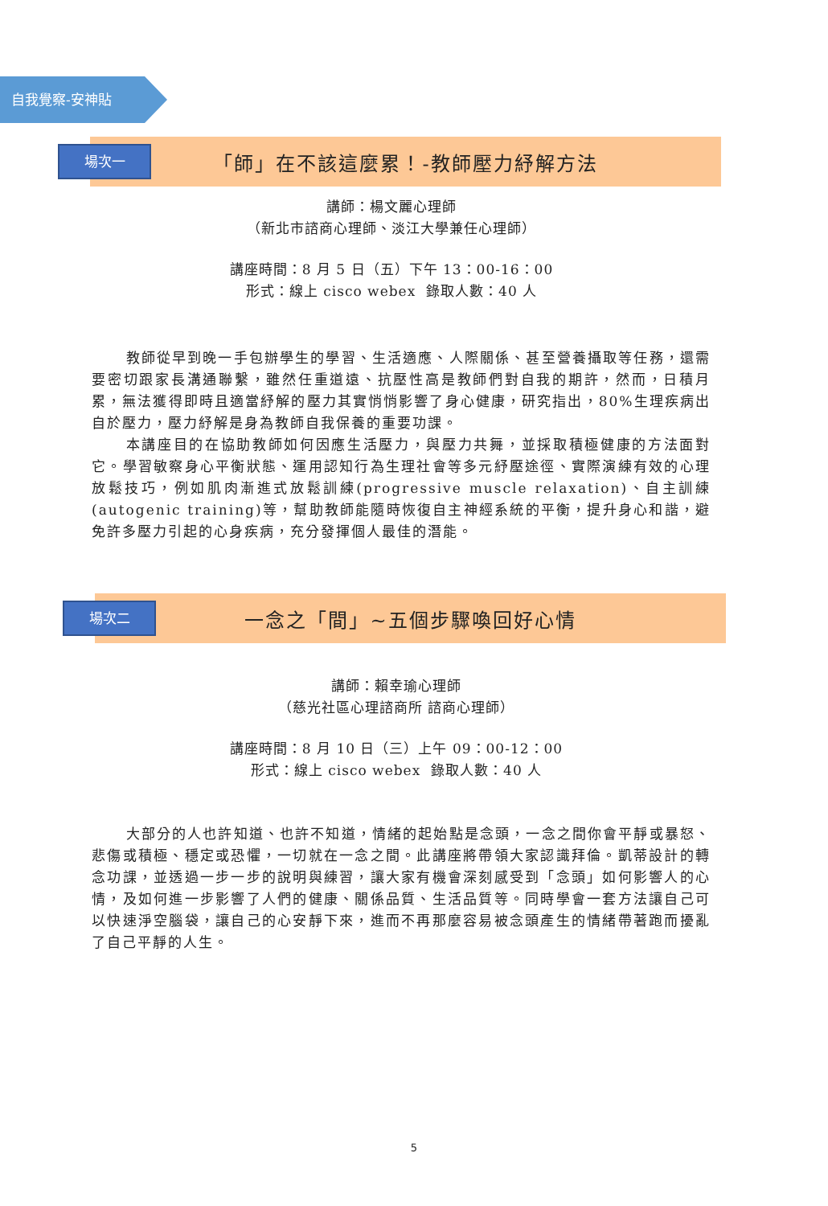自我覺察-安神貼
場次一
「師」在不該這麼累！-教師壓力紓解方法
講師：楊文麗心理師
（新北市諮商心理師、淡江大學兼任心理師）
講座時間：8 月 5 日（五）下午 13：00-16：00
形式：線上 cisco webex 錄取人數：40 人
教師從早到晚一手包辦學生的學習、生活適應、人際關係、甚至營養攝取等任務，還需要密切跟家長溝通聯繫，雖然任重道遠、抗壓性高是教師們對自我的期許，然而，日積月累，無法獲得即時且適當紓解的壓力其實悄悄影響了身心健康，研究指出，80%生理疾病出自於壓力，壓力紓解是身為教師自我保養的重要功課。
本講座目的在協助教師如何因應生活壓力，與壓力共舞，並採取積極健康的方法面對它。學習敏察身心平衡狀態、運用認知行為生理社會等多元紓壓途徑、實際演練有效的心理放鬆技巧，例如肌肉漸進式放鬆訓練(progressive muscle relaxation)、自主訓練(autogenic training)等，幫助教師能隨時恢復自主神經系統的平衡，提升身心和諧，避免許多壓力引起的心身疾病，充分發揮個人最佳的潛能。
場次二
一念之「間」~五個步驟喚回好心情
講師：賴幸瑜心理師
（慈光社區心理諮商所 諮商心理師）
講座時間：8 月 10 日（三）上午 09：00-12：00
形式：線上 cisco webex 錄取人數：40 人
大部分的人也許知道、也許不知道，情緒的起始點是念頭，一念之間你會平靜或暴怒、悲傷或積極、穩定或恐懼，一切就在一念之間。此講座將帶領大家認識拜倫。凱蒂設計的轉念功課，並透過一步一步的說明與練習，讓大家有機會深刻感受到「念頭」如何影響人的心情，及如何進一步影響了人們的健康、關係品質、生活品質等。同時學會一套方法讓自己可以快速淨空腦袋，讓自己的心安靜下來，進而不再那麼容易被念頭產生的情緒帶著跑而擾亂了自己平靜的人生。
5